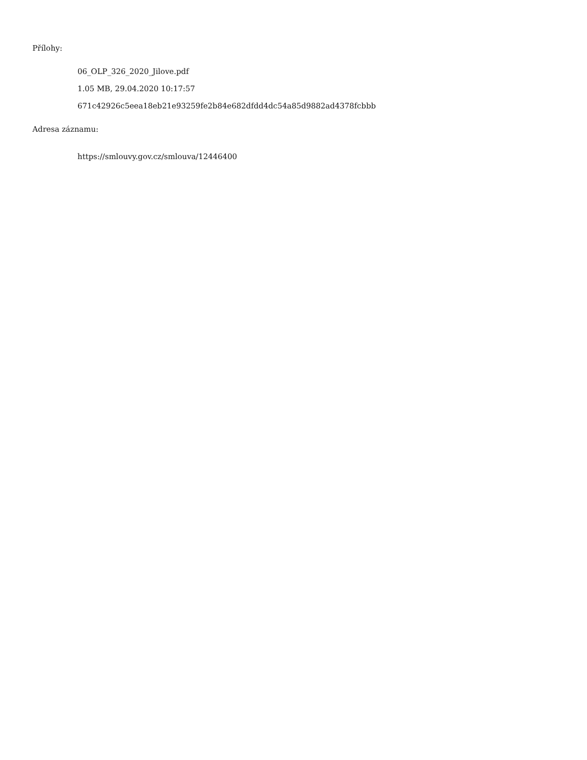Přílohy:
06_OLP_326_2020_Jilove.pdf
1.05 MB, 29.04.2020 10:17:57
671c42926c5eea18eb21e93259fe2b84e682dfdd4dc54a85d9882ad4378fcbbb
Adresa záznamu:
https://smlouvy.gov.cz/smlouva/12446400